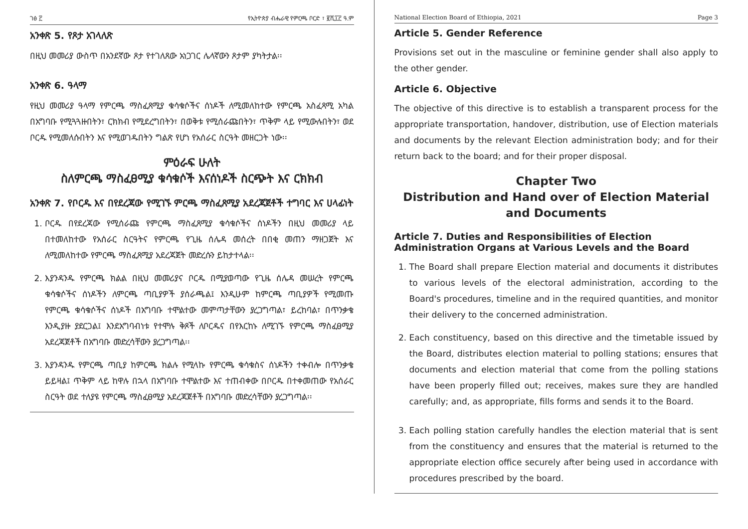ገፅ ፫ የኢትዮጵያ ብሔራዊ የምርጫ ቦርድ ፣ ፪ሺ፲፫ ዓ.ም
አንቀጽ 5. የጾታ አገላለጽ
በዚህ መመሪያ ውስጥ በአንደኛው ጾታ የተገለጸው አነጋገር ሌላኛውን ጾታም ያካትታል፡፡
አንቀጽ 6. ዓላማ
የዚህ መመሪያ ዓላማ የምርጫ ማስፈጸሚያ ቁሳቁሶችና ሰነዶች ለሚመለከተው የምርጫ አስፈጻሚ አካል በአግባቡ የሚጓጓዙበትን፣ ርክክብ የሚደረግበትን፣ በወቅቱ የሚሰራጩበትን፣ ጥቅም ላይ የሚውሉበትን፣ ወደ ቦርዱ የሚመለሱበትን እና የሚወገዱበትን ግልጽ የሆነ የአሰራር ስርዓት መዘርጋት ነው፡፡
ምዕራፍ ሁለት
ስለምርጫ ማስፈፀሚያ ቁሳቁሶች እናሰነዶች ስርጭት እና ርክክብ
አንቀጽ 7. የቦርዱ እና በየደረጃው የሚገኙ ምርጫ ማስፈጸሚያ አደረጃጀቶች ተግባር እና ሀላፊነት
1. ቦርዱ በየደረጃው የሚሰራጩ የምርጫ ማስፈጸሚያ ቁሳቁሶችና ሰነዶችን በዚህ መመሪያ ላይ በተመለከተው የአሰራር ስርዓትና የምርጫ የጊዜ ሰሌዳ መሰረት በበቂ መጠን ማዘጋጀት እና ለሚመለከተው የምርጫ ማስፈጸሚያ አደረጃጀት መድረሱን ይከታተላል፡፡
2. እያንዳንዱ የምርጫ ክልል በዚህ መመሪያና ቦርዱ በሚያወጣው የጊዜ ሰሌዳ መሠረት የምርጫ ቁሳቁሶችና ሰነዶችን ለምርጫ ጣቢያዎች ያሰራጫል፤ እንዲሁም ከምርጫ ጣቢያዎች የሚመጡ የምርጫ ቁሳቁሶችና ሰነዶች በአግባቡ ተሞልተው መምጣታቸውን ያረጋግጣል፣ ይረከባል፣ በጥንቃቄ እንዲያዙ ያደርጋል፤ እንደአግባብነቱ የተሞሉ ቅጾች ለቦርዱና በየእርከኑ ለሚገኙ የምርጫ ማስፈፀሚያ አደረጃጀቶች በአግባቡ መድረሳቸውን ያረጋግጣል፡፡
3. እያንዳንዱ የምርጫ ጣቢያ ከምርጫ ክልሉ የሚላኩ የምርጫ ቁሳቁስና ሰነዶችን ተቀብሎ በጥንቃቄ ይይዛል፤ ጥቅም ላይ ከዋሉ በኋላ በአግባቡ ተሞልተው እና ተጠብቀው በቦርዱ በተቀመጠው የአሰራር ስርዓት ወደ ተለያዩ የምርጫ ማስፈፀሚያ አደረጃጀቶች በአግባቡ መድረሳቸውን ያረጋግጣል፡፡
National Election Board of Ethiopia, 2021 Page 3
Article 5. Gender Reference
Provisions set out in the masculine or feminine gender shall also apply to the other gender.
Article 6. Objective
The objective of this directive is to establish a transparent process for the appropriate transportation, handover, distribution, use of Election materials and documents by the relevant Election administration body; and for their return back to the board; and for their proper disposal.
Chapter Two
Distribution and Hand over of Election Material and Documents
Article 7. Duties and Responsibilities of Election Administration Organs at Various Levels and the Board
1. The Board shall prepare Election material and documents it distributes to various levels of the electoral administration, according to the Board's procedures, timeline and in the required quantities, and monitor their delivery to the concerned administration.
2. Each constituency, based on this directive and the timetable issued by the Board, distributes election material to polling stations; ensures that documents and election material that come from the polling stations have been properly filled out; receives, makes sure they are handled carefully; and, as appropriate, fills forms and sends it to the Board.
3. Each polling station carefully handles the election material that is sent from the constituency and ensures that the material is returned to the appropriate election office securely after being used in accordance with procedures prescribed by the board.